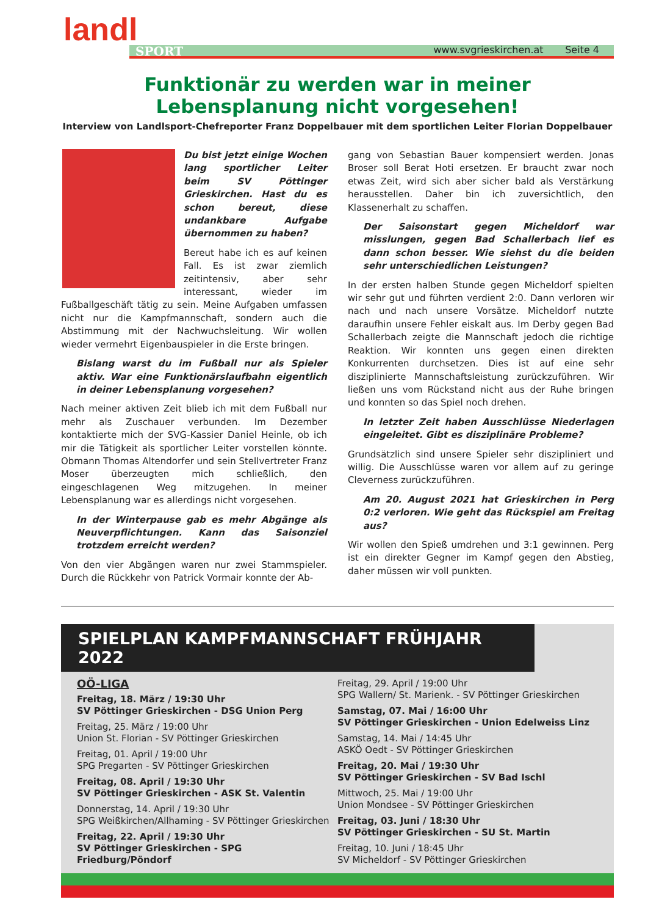landl
SPORT
www.svgrieskirchen.at Seite 4
Funktionär zu werden war in meiner Lebensplanung nicht vorgesehen!
Interview von Landlsport-Chefreporter Franz Doppelbauer mit dem sportlichen Leiter Florian Doppelbauer
Du bist jetzt einige Wochen lang sportlicher Leiter beim SV Pöttinger Grieskirchen. Hast du es schon bereut, diese undankbare Aufgabe übernommen zu haben?
Bereut habe ich es auf keinen Fall. Es ist zwar ziemlich zeitintensiv, aber sehr interessant, wieder im Fußballgeschäft tätig zu sein. Meine Aufgaben umfassen nicht nur die Kampfmannschaft, sondern auch die Abstimmung mit der Nachwuchsleitung. Wir wollen wieder vermehrt Eigenbauspieler in die Erste bringen.
Bislang warst du im Fußball nur als Spieler aktiv. War eine Funktionärslaufbahn eigentlich in deiner Lebensplanung vorgesehen?
Nach meiner aktiven Zeit blieb ich mit dem Fußball nur mehr als Zuschauer verbunden. Im Dezember kontaktierte mich der SVG-Kassier Daniel Heinle, ob ich mir die Tätigkeit als sportlicher Leiter vorstellen könnte. Obmann Thomas Altendorfer und sein Stellvertreter Franz Moser überzeugten mich schließlich, den eingeschlagenen Weg mitzugehen. In meiner Lebensplanung war es allerdings nicht vorgesehen.
In der Winterpause gab es mehr Abgänge als Neuverpflichtungen. Kann das Saisonziel trotzdem erreicht werden?
Von den vier Abgängen waren nur zwei Stammspieler. Durch die Rückkehr von Patrick Vormair konnte der Ab-
gang von Sebastian Bauer kompensiert werden. Jonas Broser soll Berat Hoti ersetzen. Er braucht zwar noch etwas Zeit, wird sich aber sicher bald als Verstärkung herausstellen. Daher bin ich zuversichtlich, den Klassenerhalt zu schaffen.
Der Saisonstart gegen Micheldorf war misslungen, gegen Bad Schallerbach lief es dann schon besser. Wie siehst du die beiden sehr unterschiedlichen Leistungen?
In der ersten halben Stunde gegen Micheldorf spielten wir sehr gut und führten verdient 2:0. Dann verloren wir nach und nach unsere Vorsätze. Micheldorf nutzte daraufhin unsere Fehler eiskalt aus. Im Derby gegen Bad Schallerbach zeigte die Mannschaft jedoch die richtige Reaktion. Wir konnten uns gegen einen direkten Konkurrenten durchsetzen. Dies ist auf eine sehr disziplinierte Mannschaftsleistung zurückzuführen. Wir ließen uns vom Rückstand nicht aus der Ruhe bringen und konnten so das Spiel noch drehen.
In letzter Zeit haben Ausschlüsse Niederlagen eingeleitet. Gibt es disziplinäre Probleme?
Grundsätzlich sind unsere Spieler sehr diszipliniert und willig. Die Ausschlüsse waren vor allem auf zu geringe Cleverness zurückzuführen.
Am 20. August 2021 hat Grieskirchen in Perg 0:2 verloren. Wie geht das Rückspiel am Freitag aus?
Wir wollen den Spieß umdrehen und 3:1 gewinnen. Perg ist ein direkter Gegner im Kampf gegen den Abstieg, daher müssen wir voll punkten.
SPIELPLAN KAMPFMANNSCHAFT FRÜHJAHR 2022
OÖ-LIGA
Freitag, 18. März / 19:30 Uhr
SV Pöttinger Grieskirchen - DSG Union Perg
Freitag, 25. März / 19:00 Uhr
Union St. Florian - SV Pöttinger Grieskirchen
Freitag, 01. April / 19:00 Uhr
SPG Pregarten - SV Pöttinger Grieskirchen
Freitag, 08. April / 19:30 Uhr
SV Pöttinger Grieskirchen - ASK St. Valentin
Donnerstag, 14. April / 19:30 Uhr
SPG Weißkirchen/Allhaming - SV Pöttinger Grieskirchen
Freitag, 22. April / 19:30 Uhr
SV Pöttinger Grieskirchen - SPG Friedburg/Pöndorf
Freitag, 29. April / 19:00 Uhr
SPG Wallern/ St. Marienk. - SV Pöttinger Grieskirchen
Samstag, 07. Mai / 16:00 Uhr
SV Pöttinger Grieskirchen - Union Edelweiss Linz
Samstag, 14. Mai / 14:45 Uhr
ASKÖ Oedt - SV Pöttinger Grieskirchen
Freitag, 20. Mai / 19:30 Uhr
SV Pöttinger Grieskirchen - SV Bad Ischl
Mittwoch, 25. Mai / 19:00 Uhr
Union Mondsee - SV Pöttinger Grieskirchen
Freitag, 03. Juni / 18:30 Uhr
SV Pöttinger Grieskirchen - SU St. Martin
Freitag, 10. Juni / 18:45 Uhr
SV Micheldorf - SV Pöttinger Grieskirchen